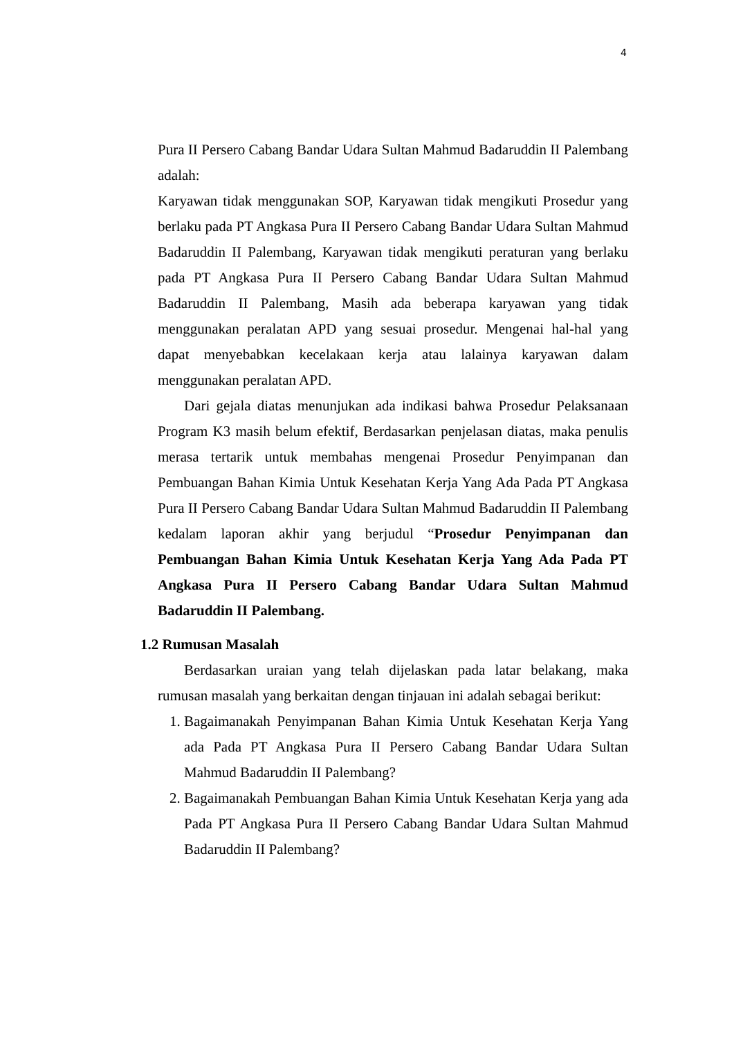4
Pura II Persero Cabang Bandar Udara Sultan Mahmud Badaruddin II Palembang adalah:
Karyawan tidak menggunakan SOP, Karyawan tidak mengikuti Prosedur yang berlaku pada PT Angkasa Pura II Persero Cabang Bandar Udara Sultan Mahmud Badaruddin II Palembang, Karyawan tidak mengikuti peraturan yang berlaku pada PT Angkasa Pura II Persero Cabang Bandar Udara Sultan Mahmud Badaruddin II Palembang, Masih ada beberapa karyawan yang tidak menggunakan peralatan APD yang sesuai prosedur. Mengenai hal-hal yang dapat menyebabkan kecelakaan kerja atau lalainya karyawan dalam menggunakan peralatan APD.
Dari gejala diatas menunjukan ada indikasi bahwa Prosedur Pelaksanaan Program K3 masih belum efektif, Berdasarkan penjelasan diatas, maka penulis merasa tertarik untuk membahas mengenai Prosedur Penyimpanan dan Pembuangan Bahan Kimia Untuk Kesehatan Kerja Yang Ada Pada PT Angkasa Pura II Persero Cabang Bandar Udara Sultan Mahmud Badaruddin II Palembang kedalam laporan akhir yang berjudul “Prosedur Penyimpanan dan Pembuangan Bahan Kimia Untuk Kesehatan Kerja Yang Ada Pada PT Angkasa Pura II Persero Cabang Bandar Udara Sultan Mahmud Badaruddin II Palembang.
1.2 Rumusan Masalah
Berdasarkan uraian yang telah dijelaskan pada latar belakang, maka rumusan masalah yang berkaitan dengan tinjauan ini adalah sebagai berikut:
1. Bagaimanakah Penyimpanan Bahan Kimia Untuk Kesehatan Kerja Yang ada Pada PT Angkasa Pura II Persero Cabang Bandar Udara Sultan Mahmud Badaruddin II Palembang?
2. Bagaimanakah Pembuangan Bahan Kimia Untuk Kesehatan Kerja yang ada Pada PT Angkasa Pura II Persero Cabang Bandar Udara Sultan Mahmud Badaruddin II Palembang?